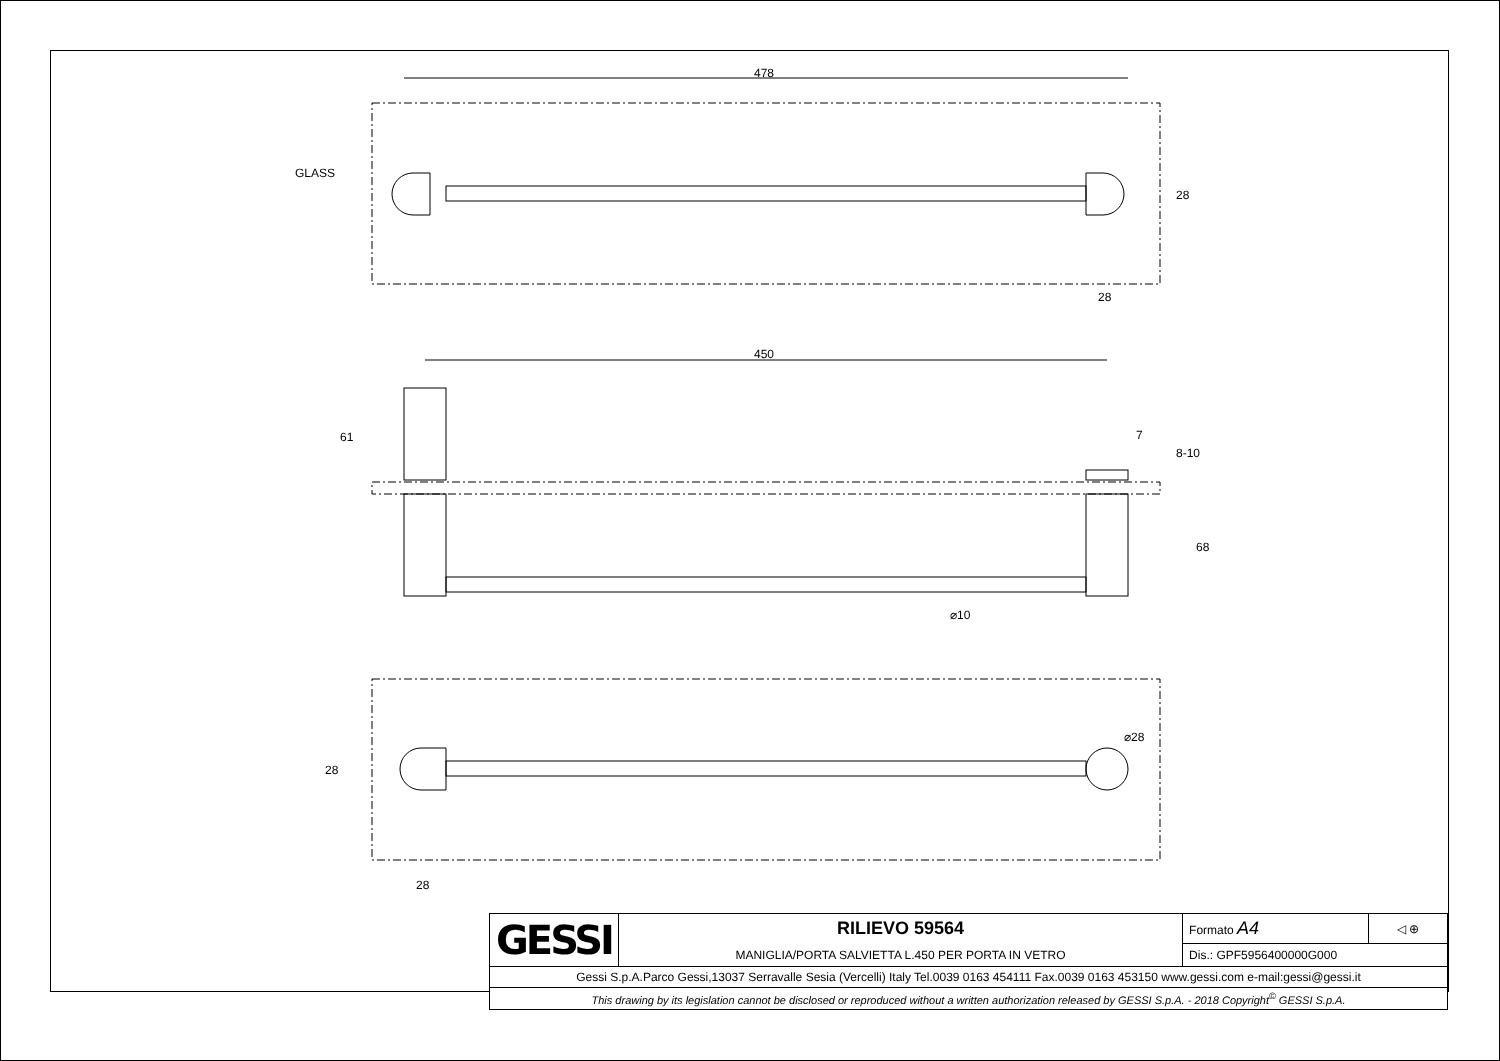GLASS
478
28
28
450
61 7
8-10
68
⌀10
⌀28
28
28
| GESSI | RILIEVO 59564 | Formato A4 | ◁ ⊕ |
| | MANIGLIA/PORTA SALVIETTA L.450 PER PORTA IN VETRO | Dis.: GPF5956400000G000 | |
| Gessi S.p.A.Parco Gessi,13037 Serravalle Sesia (Vercelli) Italy Tel.0039 0163 454111 Fax.0039 0163 453150 www.gessi.com e-mail:gessi@gessi.it | | | |
| This drawing by its legislation cannot be disclosed or reproduced without a written authorization released by GESSI S.p.A. - 2018 Copyright<sup>©</sup> GESSI S.p.A. | | | |